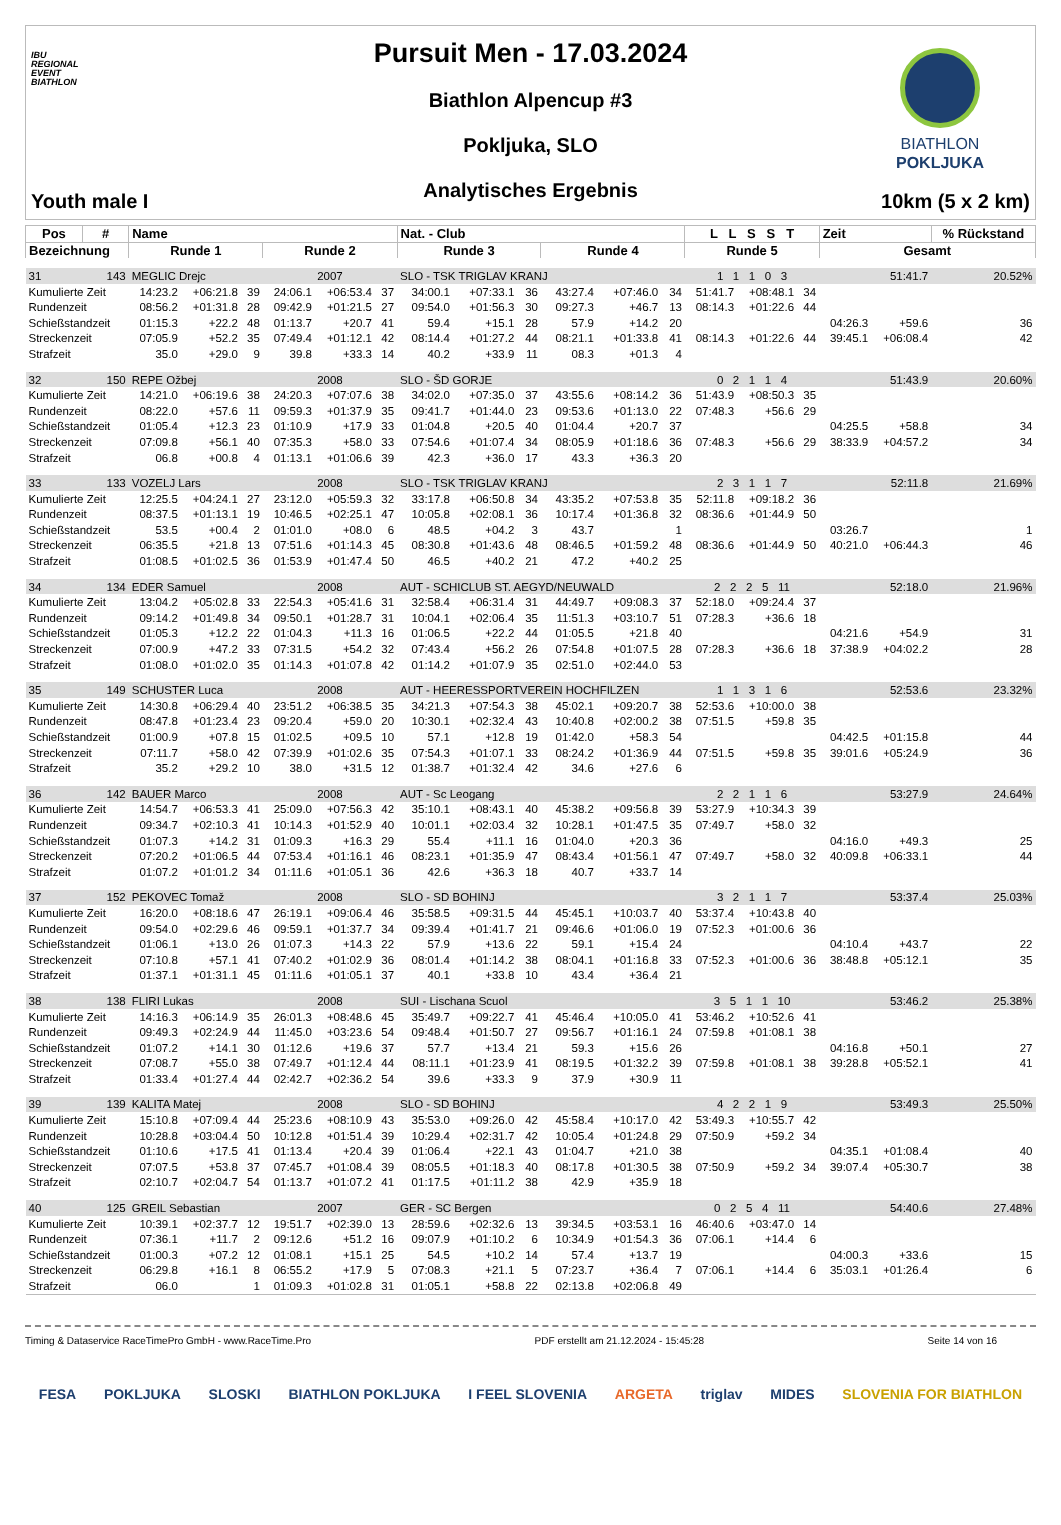IBU
REGIONAL
EVENT
BIATHLON
Youth male I
Pursuit Men - 17.03.2024
Biathlon Alpencup #3
Pokljuka, SLO
Analytisches Ergebnis
BIATHLON
POKLJUKA
10km (5 x 2 km)
| Pos | # | Name | | | | | | Nat. - Club | | | | | | L L S S T | | | Zeit | | % Rückstand |
| --- | --- | --- | --- | --- | --- | --- | --- | --- | --- | --- | --- | --- | --- | --- | --- | --- | --- | --- | --- |
| Bezeichnung | | Runde 1 | | | Runde 2 | | | Runde 3 | | | Runde 4 | | | Runde 5 | | | Gesamt | | |
| 31 | 143 | MEGLIC Drejc | | | 2007 | | | SLO - TSK TRIGLAV KRANJ | | | | | | 1 1 1 0 3 | | | 51:41.7 | | 20.52% |
| Kumulierte Zeit | | 14:23.2 | +06:21.8 | 39 | 24:06.1 | +06:53.4 | 37 | 34:00.1 | +07:33.1 | 36 | 43:27.4 | +07:46.0 | 34 | 51:41.7 | +08:48.1 | 34 | | | |
| Rundenzeit | | 08:56.2 | +01:31.8 | 28 | 09:42.9 | +01:21.5 | 27 | 09:54.0 | +01:56.3 | 30 | 09:27.3 | +46.7 | 13 | 08:14.3 | +01:22.6 | 44 | | | |
| Schießstandzeit | | 01:15.3 | +22.2 | 48 | 01:13.7 | +20.7 | 41 | 59.4 | +15.1 | 28 | 57.9 | +14.2 | 20 | | | | 04:26.3 | +59.6 | 36 |
| Streckenzeit | | 07:05.9 | +52.2 | 35 | 07:49.4 | +01:12.1 | 42 | 08:14.4 | +01:27.2 | 44 | 08:21.1 | +01:33.8 | 41 | 08:14.3 | +01:22.6 | 44 | 39:45.1 | +06:08.4 | 42 |
| Strafzeit | | 35.0 | +29.0 | 9 | 39.8 | +33.3 | 14 | 40.2 | +33.9 | 11 | 08.3 | +01.3 | 4 | | | | | | |
| 32 | 150 | REPE Ožbej | | | 2008 | | | SLO - ŠD GORJE | | | | | | 0 2 1 1 4 | | | 51:43.9 | | 20.60% |
| Kumulierte Zeit | | 14:21.0 | +06:19.6 | 38 | 24:20.3 | +07:07.6 | 38 | 34:02.0 | +07:35.0 | 37 | 43:55.6 | +08:14.2 | 36 | 51:43.9 | +08:50.3 | 35 | | | |
| Rundenzeit | | 08:22.0 | +57.6 | 11 | 09:59.3 | +01:37.9 | 35 | 09:41.7 | +01:44.0 | 23 | 09:53.6 | +01:13.0 | 22 | 07:48.3 | +56.6 | 29 | | | |
| Schießstandzeit | | 01:05.4 | +12.3 | 23 | 01:10.9 | +17.9 | 33 | 01:04.8 | +20.5 | 40 | 01:04.4 | +20.7 | 37 | | | | 04:25.5 | +58.8 | 34 |
| Streckenzeit | | 07:09.8 | +56.1 | 40 | 07:35.3 | +58.0 | 33 | 07:54.6 | +01:07.4 | 34 | 08:05.9 | +01:18.6 | 36 | 07:48.3 | +56.6 | 29 | 38:33.9 | +04:57.2 | 34 |
| Strafzeit | | 06.8 | +00.8 | 4 | 01:13.1 | +01:06.6 | 39 | 42.3 | +36.0 | 17 | 43.3 | +36.3 | 20 | | | | | | |
| 33 | 133 | VOZELJ Lars | | | 2008 | | | SLO - TSK TRIGLAV KRANJ | | | | | | 2 3 1 1 7 | | | 52:11.8 | | 21.69% |
| Kumulierte Zeit | | 12:25.5 | +04:24.1 | 27 | 23:12.0 | +05:59.3 | 32 | 33:17.8 | +06:50.8 | 34 | 43:35.2 | +07:53.8 | 35 | 52:11.8 | +09:18.2 | 36 | | | |
| Rundenzeit | | 08:37.5 | +01:13.1 | 19 | 10:46.5 | +02:25.1 | 47 | 10:05.8 | +02:08.1 | 36 | 10:17.4 | +01:36.8 | 32 | 08:36.6 | +01:44.9 | 50 | | | |
| Schießstandzeit | | 53.5 | +00.4 | 2 | 01:01.0 | +08.0 | 6 | 48.5 | +04.2 | 3 | 43.7 | | 1 | | | | 03:26.7 | | 1 |
| Streckenzeit | | 06:35.5 | +21.8 | 13 | 07:51.6 | +01:14.3 | 45 | 08:30.8 | +01:43.6 | 48 | 08:46.5 | +01:59.2 | 48 | 08:36.6 | +01:44.9 | 50 | 40:21.0 | +06:44.3 | 46 |
| Strafzeit | | 01:08.5 | +01:02.5 | 36 | 01:53.9 | +01:47.4 | 50 | 46.5 | +40.2 | 21 | 47.2 | +40.2 | 25 | | | | | | |
| 34 | 134 | EDER Samuel | | | 2008 | | | AUT - SCHICLUB ST. AEGYD/NEUWALD | | | | | | 2 2 2 5 11 | | | 52:18.0 | | 21.96% |
| Kumulierte Zeit | | 13:04.2 | +05:02.8 | 33 | 22:54.3 | +05:41.6 | 31 | 32:58.4 | +06:31.4 | 31 | 44:49.7 | +09:08.3 | 37 | 52:18.0 | +09:24.4 | 37 | | | |
| Rundenzeit | | 09:14.2 | +01:49.8 | 34 | 09:50.1 | +01:28.7 | 31 | 10:04.1 | +02:06.4 | 35 | 11:51.3 | +03:10.7 | 51 | 07:28.3 | +36.6 | 18 | | | |
| Schießstandzeit | | 01:05.3 | +12.2 | 22 | 01:04.3 | +11.3 | 16 | 01:06.5 | +22.2 | 44 | 01:05.5 | +21.8 | 40 | | | | 04:21.6 | +54.9 | 31 |
| Streckenzeit | | 07:00.9 | +47.2 | 33 | 07:31.5 | +54.2 | 32 | 07:43.4 | +56.2 | 26 | 07:54.8 | +01:07.5 | 28 | 07:28.3 | +36.6 | 18 | 37:38.9 | +04:02.2 | 28 |
| Strafzeit | | 01:08.0 | +01:02.0 | 35 | 01:14.3 | +01:07.8 | 42 | 01:14.2 | +01:07.9 | 35 | 02:51.0 | +02:44.0 | 53 | | | | | | |
| 35 | 149 | SCHUSTER Luca | | | 2008 | | | AUT - HEERESSPORTVEREIN HOCHFILZEN | | | | | | 1 1 3 1 6 | | | 52:53.6 | | 23.32% |
| Kumulierte Zeit | | 14:30.8 | +06:29.4 | 40 | 23:51.2 | +06:38.5 | 35 | 34:21.3 | +07:54.3 | 38 | 45:02.1 | +09:20.7 | 38 | 52:53.6 | +10:00.0 | 38 | | | |
| Rundenzeit | | 08:47.8 | +01:23.4 | 23 | 09:20.4 | +59.0 | 20 | 10:30.1 | +02:32.4 | 43 | 10:40.8 | +02:00.2 | 38 | 07:51.5 | +59.8 | 35 | | | |
| Schießstandzeit | | 01:00.9 | +07.8 | 15 | 01:02.5 | +09.5 | 10 | 57.1 | +12.8 | 19 | 01:42.0 | +58.3 | 54 | | | | 04:42.5 | +01:15.8 | 44 |
| Streckenzeit | | 07:11.7 | +58.0 | 42 | 07:39.9 | +01:02.6 | 35 | 07:54.3 | +01:07.1 | 33 | 08:24.2 | +01:36.9 | 44 | 07:51.5 | +59.8 | 35 | 39:01.6 | +05:24.9 | 36 |
| Strafzeit | | 35.2 | +29.2 | 10 | 38.0 | +31.5 | 12 | 01:38.7 | +01:32.4 | 42 | 34.6 | +27.6 | 6 | | | | | | |
| 36 | 142 | BAUER Marco | | | 2008 | | | AUT - Sc Leogang | | | | | | 2 2 1 1 6 | | | 53:27.9 | | 24.64% |
| Kumulierte Zeit | | 14:54.7 | +06:53.3 | 41 | 25:09.0 | +07:56.3 | 42 | 35:10.1 | +08:43.1 | 40 | 45:38.2 | +09:56.8 | 39 | 53:27.9 | +10:34.3 | 39 | | | |
| Rundenzeit | | 09:34.7 | +02:10.3 | 41 | 10:14.3 | +01:52.9 | 40 | 10:01.1 | +02:03.4 | 32 | 10:28.1 | +01:47.5 | 35 | 07:49.7 | +58.0 | 32 | | | |
| Schießstandzeit | | 01:07.3 | +14.2 | 31 | 01:09.3 | +16.3 | 29 | 55.4 | +11.1 | 16 | 01:04.0 | +20.3 | 36 | | | | 04:16.0 | +49.3 | 25 |
| Streckenzeit | | 07:20.2 | +01:06.5 | 44 | 07:53.4 | +01:16.1 | 46 | 08:23.1 | +01:35.9 | 47 | 08:43.4 | +01:56.1 | 47 | 07:49.7 | +58.0 | 32 | 40:09.8 | +06:33.1 | 44 |
| Strafzeit | | 01:07.2 | +01:01.2 | 34 | 01:11.6 | +01:05.1 | 36 | 42.6 | +36.3 | 18 | 40.7 | +33.7 | 14 | | | | | | |
| 37 | 152 | PEKOVEC Tomaž | | | 2008 | | | SLO - SD BOHINJ | | | | | | 3 2 1 1 7 | | | 53:37.4 | | 25.03% |
| Kumulierte Zeit | | 16:20.0 | +08:18.6 | 47 | 26:19.1 | +09:06.4 | 46 | 35:58.5 | +09:31.5 | 44 | 45:45.1 | +10:03.7 | 40 | 53:37.4 | +10:43.8 | 40 | | | |
| Rundenzeit | | 09:54.0 | +02:29.6 | 46 | 09:59.1 | +01:37.7 | 34 | 09:39.4 | +01:41.7 | 21 | 09:46.6 | +01:06.0 | 19 | 07:52.3 | +01:00.6 | 36 | | | |
| Schießstandzeit | | 01:06.1 | +13.0 | 26 | 01:07.3 | +14.3 | 22 | 57.9 | +13.6 | 22 | 59.1 | +15.4 | 24 | | | | 04:10.4 | +43.7 | 22 |
| Streckenzeit | | 07:10.8 | +57.1 | 41 | 07:40.2 | +01:02.9 | 36 | 08:01.4 | +01:14.2 | 38 | 08:04.1 | +01:16.8 | 33 | 07:52.3 | +01:00.6 | 36 | 38:48.8 | +05:12.1 | 35 |
| Strafzeit | | 01:37.1 | +01:31.1 | 45 | 01:11.6 | +01:05.1 | 37 | 40.1 | +33.8 | 10 | 43.4 | +36.4 | 21 | | | | | | |
| 38 | 138 | FLIRI Lukas | | | 2008 | | | SUI - Lischana Scuol | | | | | | 3 5 1 1 10 | | | 53:46.2 | | 25.38% |
| Kumulierte Zeit | | 14:16.3 | +06:14.9 | 35 | 26:01.3 | +08:48.6 | 45 | 35:49.7 | +09:22.7 | 41 | 45:46.4 | +10:05.0 | 41 | 53:46.2 | +10:52.6 | 41 | | | |
| Rundenzeit | | 09:49.3 | +02:24.9 | 44 | 11:45.0 | +03:23.6 | 54 | 09:48.4 | +01:50.7 | 27 | 09:56.7 | +01:16.1 | 24 | 07:59.8 | +01:08.1 | 38 | | | |
| Schießstandzeit | | 01:07.2 | +14.1 | 30 | 01:12.6 | +19.6 | 37 | 57.7 | +13.4 | 21 | 59.3 | +15.6 | 26 | | | | 04:16.8 | +50.1 | 27 |
| Streckenzeit | | 07:08.7 | +55.0 | 38 | 07:49.7 | +01:12.4 | 44 | 08:11.1 | +01:23.9 | 41 | 08:19.5 | +01:32.2 | 39 | 07:59.8 | +01:08.1 | 38 | 39:28.8 | +05:52.1 | 41 |
| Strafzeit | | 01:33.4 | +01:27.4 | 44 | 02:42.7 | +02:36.2 | 54 | 39.6 | +33.3 | 9 | 37.9 | +30.9 | 11 | | | | | | |
| 39 | 139 | KALITA Matej | | | 2008 | | | SLO - SD BOHINJ | | | | | | 4 2 2 1 9 | | | 53:49.3 | | 25.50% |
| Kumulierte Zeit | | 15:10.8 | +07:09.4 | 44 | 25:23.6 | +08:10.9 | 43 | 35:53.0 | +09:26.0 | 42 | 45:58.4 | +10:17.0 | 42 | 53:49.3 | +10:55.7 | 42 | | | |
| Rundenzeit | | 10:28.8 | +03:04.4 | 50 | 10:12.8 | +01:51.4 | 39 | 10:29.4 | +02:31.7 | 42 | 10:05.4 | +01:24.8 | 29 | 07:50.9 | +59.2 | 34 | | | |
| Schießstandzeit | | 01:10.6 | +17.5 | 41 | 01:13.4 | +20.4 | 39 | 01:06.4 | +22.1 | 43 | 01:04.7 | +21.0 | 38 | | | | 04:35.1 | +01:08.4 | 40 |
| Streckenzeit | | 07:07.5 | +53.8 | 37 | 07:45.7 | +01:08.4 | 39 | 08:05.5 | +01:18.3 | 40 | 08:17.8 | +01:30.5 | 38 | 07:50.9 | +59.2 | 34 | 39:07.4 | +05:30.7 | 38 |
| Strafzeit | | 02:10.7 | +02:04.7 | 54 | 01:13.7 | +01:07.2 | 41 | 01:17.5 | +01:11.2 | 38 | 42.9 | +35.9 | 18 | | | | | | |
| 40 | 125 | GREIL Sebastian | | | 2007 | | | GER - SC Bergen | | | | | | 0 2 5 4 11 | | | 54:40.6 | | 27.48% |
| Kumulierte Zeit | | 10:39.1 | +02:37.7 | 12 | 19:51.7 | +02:39.0 | 13 | 28:59.6 | +02:32.6 | 13 | 39:34.5 | +03:53.1 | 16 | 46:40.6 | +03:47.0 | 14 | | | |
| Rundenzeit | | 07:36.1 | +11.7 | 2 | 09:12.6 | +51.2 | 16 | 09:07.9 | +01:10.2 | 6 | 10:34.9 | +01:54.3 | 36 | 07:06.1 | +14.4 | 6 | | | |
| Schießstandzeit | | 01:00.3 | +07.2 | 12 | 01:08.1 | +15.1 | 25 | 54.5 | +10.2 | 14 | 57.4 | +13.7 | 19 | | | | 04:00.3 | +33.6 | 15 |
| Streckenzeit | | 06:29.8 | +16.1 | 8 | 06:55.2 | +17.9 | 5 | 07:08.3 | +21.1 | 5 | 07:23.7 | +36.4 | 7 | 07:06.1 | +14.4 | 6 | 35:03.1 | +01:26.4 | 6 |
| Strafzeit | | 06.0 | | 1 | 01:09.3 | +01:02.8 | 31 | 01:05.1 | +58.8 | 22 | 02:13.8 | +02:06.8 | 49 | | | | | | |
Timing & Dataservice RaceTimePro GmbH - www.RaceTime.Pro PDF erstellt am 21.12.2024 - 15:45:28 Seite 14 von 16
FESA POKLJUKA SLOSKI BIATHLON POKLJUKA I FEEL SLOVENIA ARGETA triglav MIDES SLOVENIA FOR BIATHLON